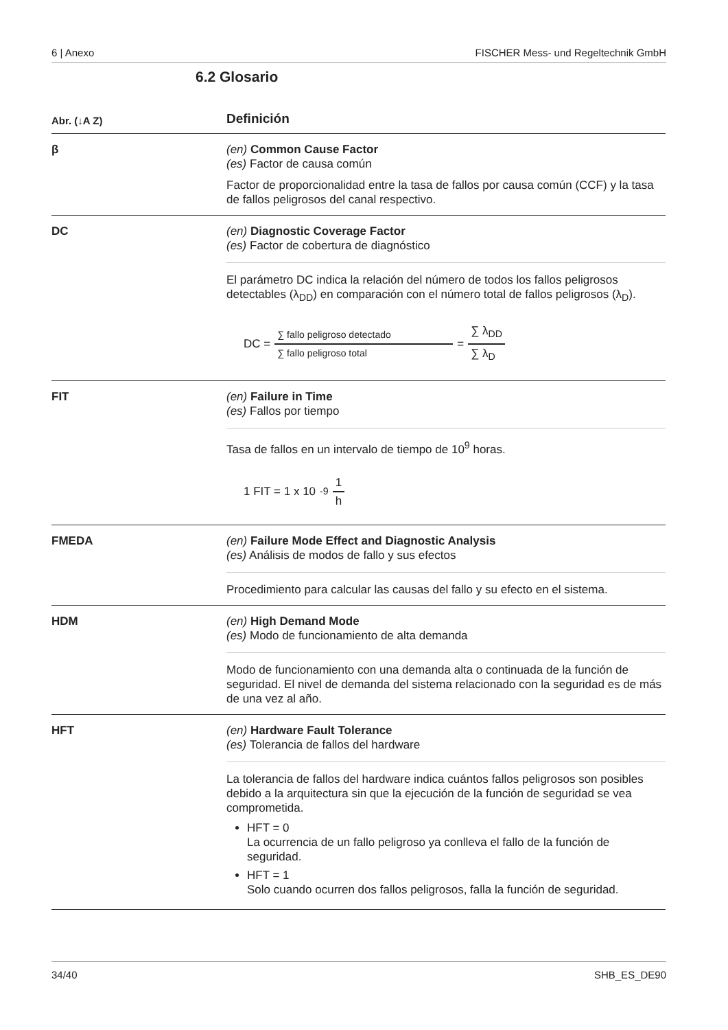6 | Anexo FISCHER Mess- und Regeltechnik GmbH
6.2 Glosario
| Abr. (↓A Z) | Definición |
| --- | --- |
| β | (en) Common Cause Factor (es) Factor de causa común Factor de proporcionalidad entre la tasa de fallos por causa común (CCF) y la tasa de fallos peligrosos del canal respectivo. |
| DC | (en) Diagnostic Coverage Factor (es) Factor de cobertura de diagnóstico El parámetro DC indica la relación del número de todos los fallos peligrosos detectables (λ<sub>DD</sub>) en comparación con el número total de fallos peligrosos (λ<sub>D</sub>). DC = ∑ fallo peligroso detectado ∑ fallo peligroso total = ∑ λ<sub>DD</sub> ∑ λ<sub>D</sub> |
| FIT | (en) Failure in Time (es) Fallos por tiempo Tasa de fallos en un intervalo de tiempo de 10<sup>9</sup> horas. 1 FIT = 1 x 10<sup>-9</sup> 1 h |
| FMEDA | (en) Failure Mode Effect and Diagnostic Analysis (es) Análisis de modos de fallo y sus efectos Procedimiento para calcular las causas del fallo y su efecto en el sistema. |
| HDM | (en) High Demand Mode (es) Modo de funcionamiento de alta demanda Modo de funcionamiento con una demanda alta o continuada de la función de seguridad. El nivel de demanda del sistema relacionado con la seguridad es de más de una vez al año. |
| HFT | (en) Hardware Fault Tolerance (es) Tolerancia de fallos del hardware La tolerancia de fallos del hardware indica cuántos fallos peligrosos son posibles debido a la arquitectura sin que la ejecución de la función de seguridad se vea comprometida. HFT = 0 La ocurrencia de un fallo peligroso ya conlleva el fallo de la función de seguridad. HFT = 1 Solo cuando ocurren dos fallos peligrosos, falla la función de seguridad. |
34/40 SHB_ES_DE90